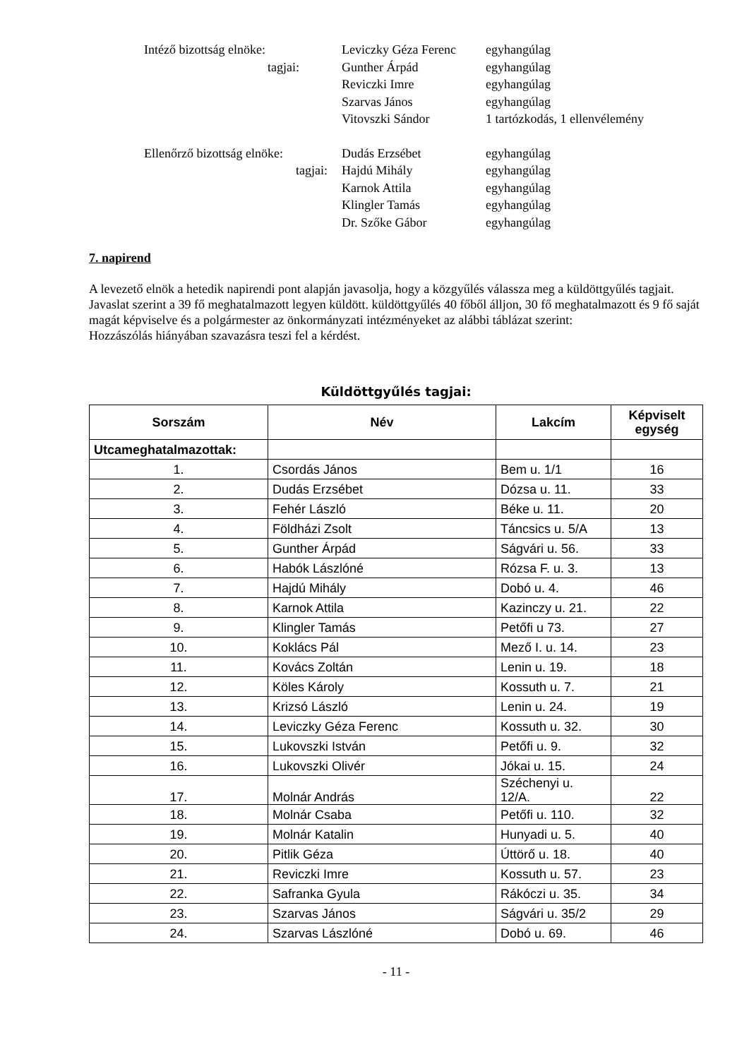Intéző bizottság elnöke:
Leviczky Géza Ferenc
egyhangúlag
tagjai:
Gunther Árpád
egyhangúlag
Reviczki Imre
egyhangúlag
Szarvas János
egyhangúlag
Vitovszki Sándor
1 tartózkodás, 1 ellenvélemény
Ellenőrző bizottság elnöke:
Dudás Erzsébet
egyhangúlag
tagjai:
Hajdú Mihály
egyhangúlag
Karnok Attila
egyhangúlag
Klingler Tamás
egyhangúlag
Dr. Szőke Gábor
egyhangúlag
7. napirend
A levezető elnök a hetedik napirendi pont alapján javasolja, hogy a közgyűlés válassza meg a küldöttgyűlés tagjait.
Javaslat szerint a 39 fő meghatalmazott legyen küldött. küldöttgyűlés 40 főből álljon, 30 fő meghatalmazott és 9 fő saját magát képviselve és a polgármester az önkormányzati intézményeket az alábbi táblázat szerint:
Hozzászólás hiányában szavazásra teszi fel a kérdést.
Küldöttgyűlés tagjai:
| Sorszám | Név | Lakcím | Képviselt egység |
| --- | --- | --- | --- |
| Utcameghatalmazottak: | | | |
| 1. | Csordás János | Bem u. 1/1 | 16 |
| 2. | Dudás Erzsébet | Dózsa u. 11. | 33 |
| 3. | Fehér László | Béke u. 11. | 20 |
| 4. | Földházi Zsolt | Táncsics u. 5/A | 13 |
| 5. | Gunther Árpád | Ságvári u. 56. | 33 |
| 6. | Habók Lászlóné | Rózsa F. u. 3. | 13 |
| 7. | Hajdú Mihály | Dobó u. 4. | 46 |
| 8. | Karnok Attila | Kazinczy u. 21. | 22 |
| 9. | Klingler Tamás | Petőfi u 73. | 27 |
| 10. | Koklács Pál | Mező I. u. 14. | 23 |
| 11. | Kovács Zoltán | Lenin u. 19. | 18 |
| 12. | Köles Károly | Kossuth u. 7. | 21 |
| 13. | Krizsó László | Lenin u. 24. | 19 |
| 14. | Leviczky Géza Ferenc | Kossuth u. 32. | 30 |
| 15. | Lukovszki István | Petőfi u. 9. | 32 |
| 16. | Lukovszki Olivér | Jókai u. 15. | 24 |
| 17. | Molnár András | Széchenyi u. 12/A. | 22 |
| 18. | Molnár Csaba | Petőfi u. 110. | 32 |
| 19. | Molnár Katalin | Hunyadi u. 5. | 40 |
| 20. | Pitlik Géza | Úttörő u. 18. | 40 |
| 21. | Reviczki Imre | Kossuth u. 57. | 23 |
| 22. | Safranka Gyula | Rákóczi u. 35. | 34 |
| 23. | Szarvas János | Ságvári u. 35/2 | 29 |
| 24. | Szarvas Lászlóné | Dobó u. 69. | 46 |
- 11 -